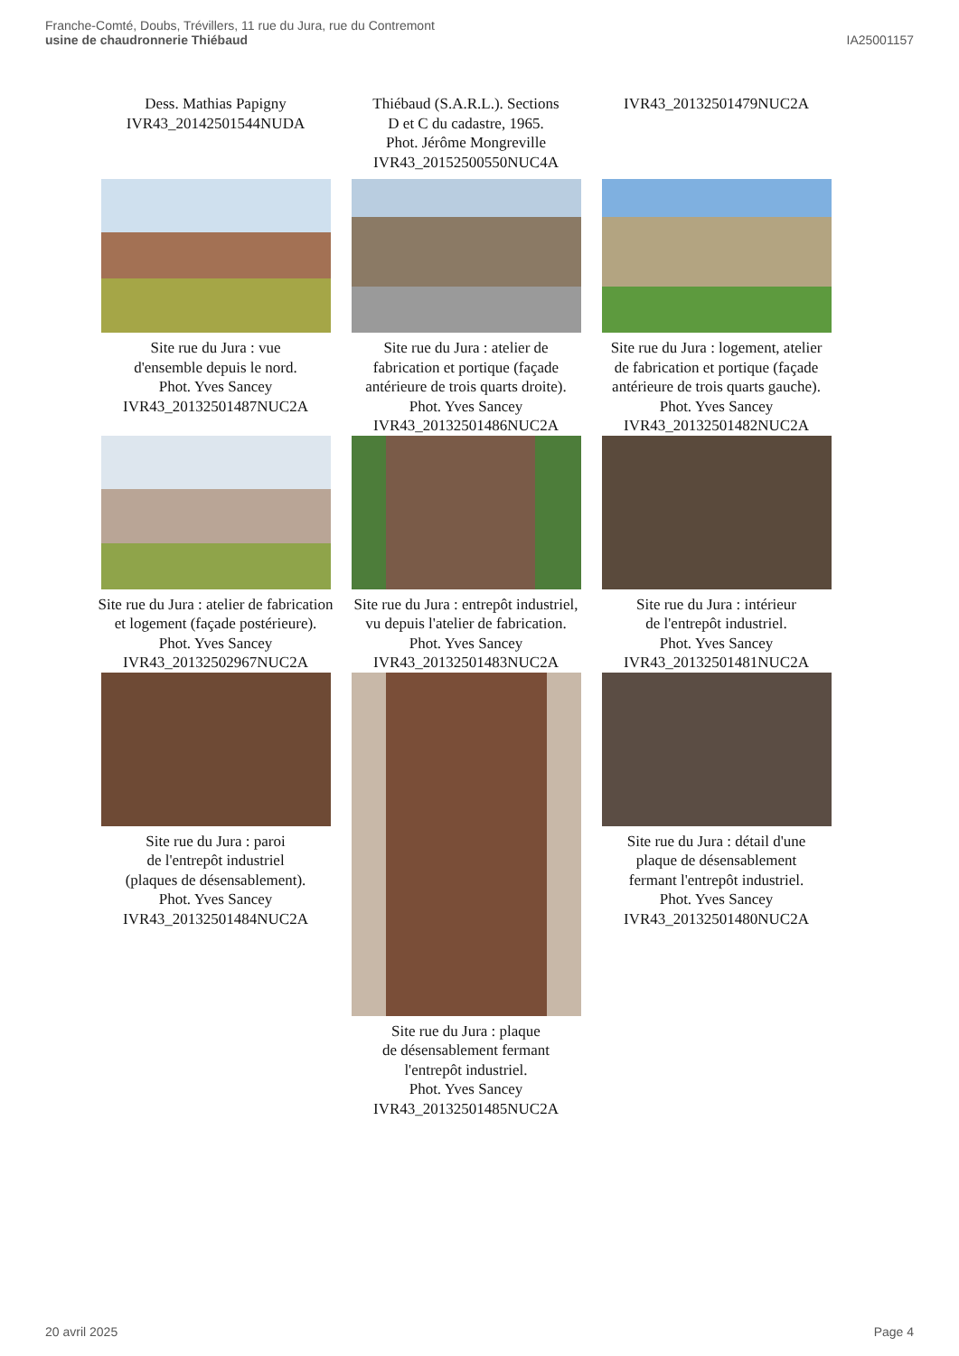Franche-Comté, Doubs, Trévillers, 11 rue du Jura, rue du Contremont
usine de chaudronnerie Thiébaud
IA25001157
Dess. Mathias Papigny
IVR43_20142501544NUDA
Thiébaud (S.A.R.L.). Sections
D et C du cadastre, 1965.
Phot. Jérôme Mongreville
IVR43_20152500550NUC4A
IVR43_20132501479NUC2A
Site rue du Jura : vue
d'ensemble depuis le nord.
Phot. Yves Sancey
IVR43_20132501487NUC2A
Site rue du Jura : atelier de
fabrication et portique (façade
antérieure de trois quarts droite).
Phot. Yves Sancey
IVR43_20132501486NUC2A
Site rue du Jura : logement, atelier
de fabrication et portique (façade
antérieure de trois quarts gauche).
Phot. Yves Sancey
IVR43_20132501482NUC2A
Site rue du Jura : atelier de fabrication
et logement (façade postérieure).
Phot. Yves Sancey
IVR43_20132502967NUC2A
Site rue du Jura : entrepôt industriel,
vu depuis l'atelier de fabrication.
Phot. Yves Sancey
IVR43_20132501483NUC2A
Site rue du Jura : intérieur
de l'entrepôt industriel.
Phot. Yves Sancey
IVR43_20132501481NUC2A
Site rue du Jura : paroi
de l'entrepôt industriel
(plaques de désensablement).
Phot. Yves Sancey
IVR43_20132501484NUC2A
Site rue du Jura : plaque
de désensablement fermant
l'entrepôt industriel.
Phot. Yves Sancey
IVR43_20132501485NUC2A
Site rue du Jura : détail d'une
plaque de désensablement
fermant l'entrepôt industriel.
Phot. Yves Sancey
IVR43_20132501480NUC2A
20 avril 2025 Page 4